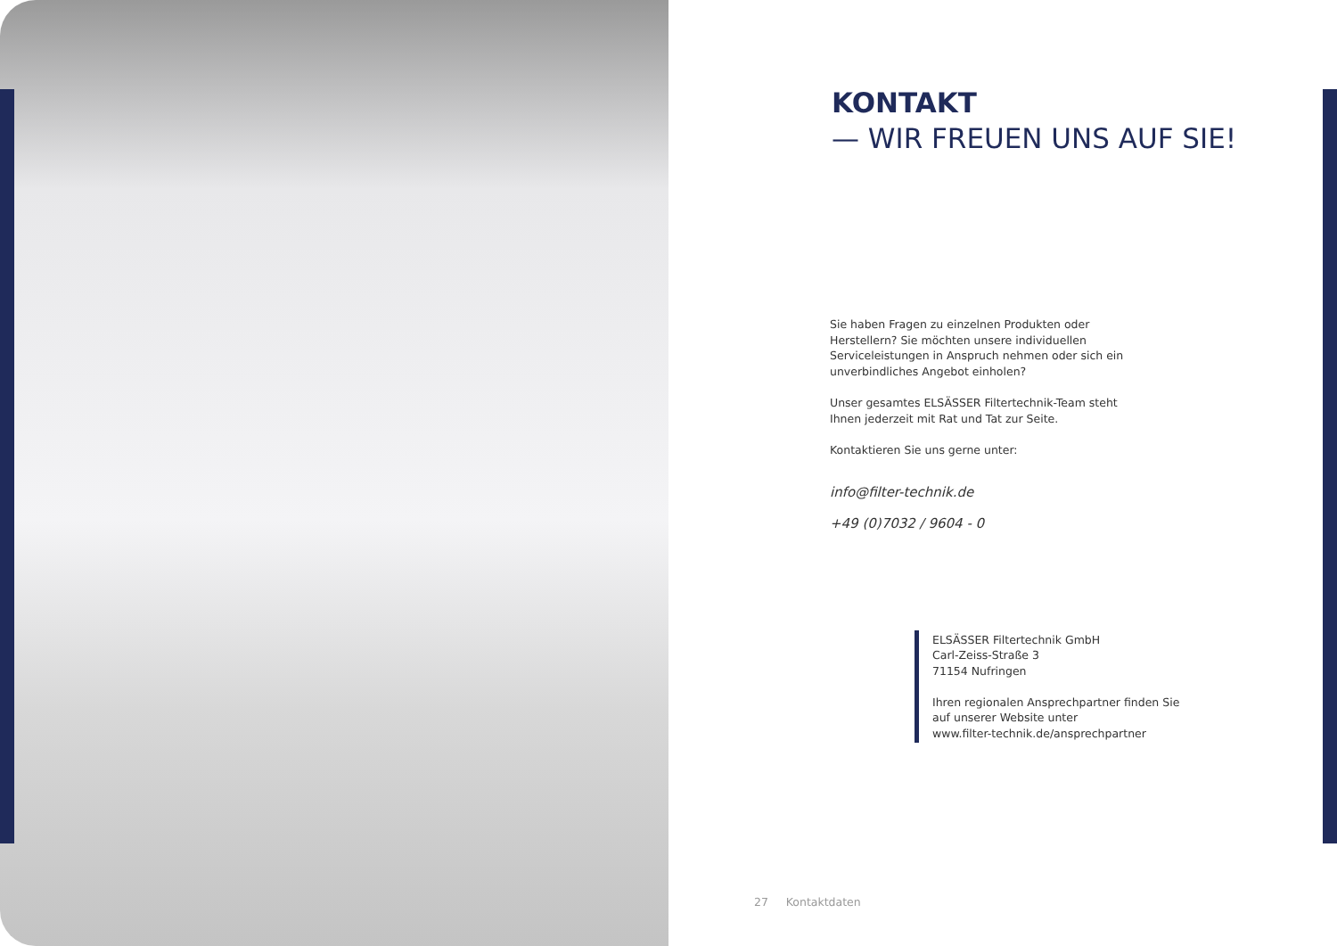KONTAKT
— WIR FREUEN UNS AUF SIE!
Sie haben Fragen zu einzelnen Produkten oder Herstellern? Sie möchten unsere individuellen Serviceleistungen in Anspruch nehmen oder sich ein unverbindliches Angebot einholen?
Unser gesamtes ELSÄSSER Filtertechnik-Team steht Ihnen jederzeit mit Rat und Tat zur Seite.
Kontaktieren Sie uns gerne unter:
info@filter-technik.de
+49 (0)7032 / 9604 - 0
ELSÄSSER Filtertechnik GmbH
Carl-Zeiss-Straße 3
71154 Nufringen
Ihren regionalen Ansprechpartner finden Sie auf unserer Website unter
www.filter-technik.de/ansprechpartner
27 Kontaktdaten